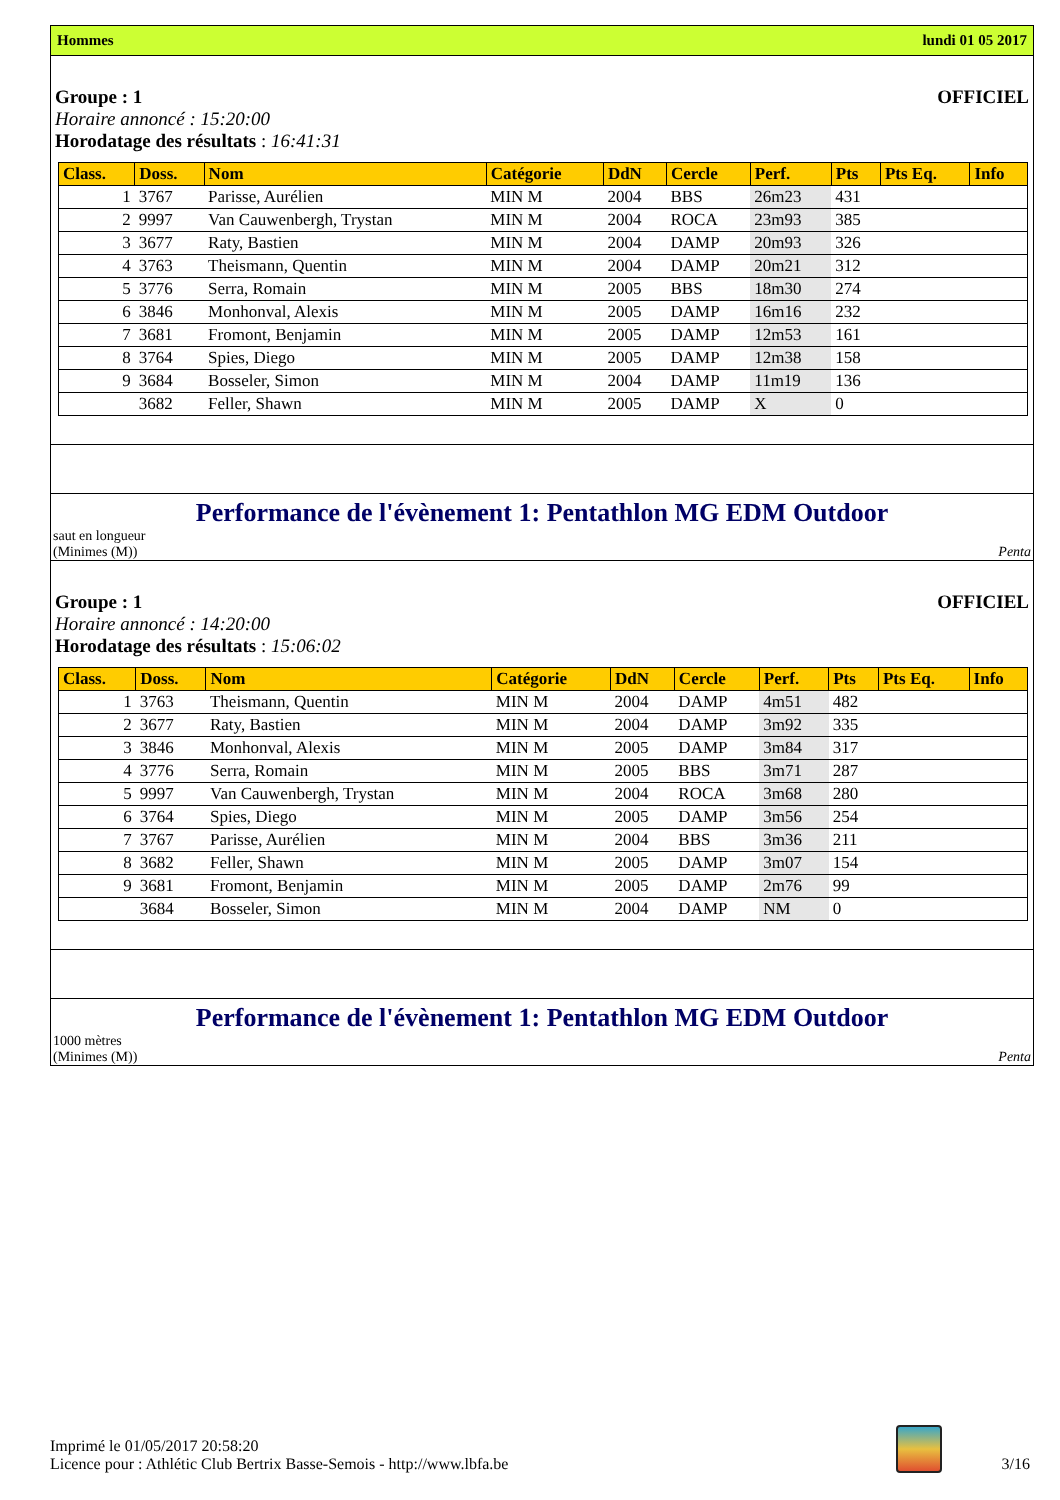Hommes lundi 01 05 2017
Groupe : 1 OFFICIEL
Horaire annoncé : 15:20:00
Horodatage des résultats : 16:41:31
| Class. | Doss. | Nom | Catégorie | DdN | Cercle | Perf. | Pts | Pts Eq. | Info |
| --- | --- | --- | --- | --- | --- | --- | --- | --- | --- |
| 1 | 3767 | Parisse, Aurélien | MIN M | 2004 | BBS | 26m23 | 431 | | |
| 2 | 9997 | Van Cauwenbergh, Trystan | MIN M | 2004 | ROCA | 23m93 | 385 | | |
| 3 | 3677 | Raty, Bastien | MIN M | 2004 | DAMP | 20m93 | 326 | | |
| 4 | 3763 | Theismann, Quentin | MIN M | 2004 | DAMP | 20m21 | 312 | | |
| 5 | 3776 | Serra, Romain | MIN M | 2005 | BBS | 18m30 | 274 | | |
| 6 | 3846 | Monhonval, Alexis | MIN M | 2005 | DAMP | 16m16 | 232 | | |
| 7 | 3681 | Fromont, Benjamin | MIN M | 2005 | DAMP | 12m53 | 161 | | |
| 8 | 3764 | Spies, Diego | MIN M | 2005 | DAMP | 12m38 | 158 | | |
| 9 | 3684 | Bosseler, Simon | MIN M | 2004 | DAMP | 11m19 | 136 | | |
| | 3682 | Feller, Shawn | MIN M | 2005 | DAMP | X | 0 | | |
Performance de l'évènement 1: Pentathlon MG EDM Outdoor
saut en longueur
(Minimes (M)) Penta
Groupe : 1 OFFICIEL
Horaire annoncé : 14:20:00
Horodatage des résultats : 15:06:02
| Class. | Doss. | Nom | Catégorie | DdN | Cercle | Perf. | Pts | Pts Eq. | Info |
| --- | --- | --- | --- | --- | --- | --- | --- | --- | --- |
| 1 | 3763 | Theismann, Quentin | MIN M | 2004 | DAMP | 4m51 | 482 | | |
| 2 | 3677 | Raty, Bastien | MIN M | 2004 | DAMP | 3m92 | 335 | | |
| 3 | 3846 | Monhonval, Alexis | MIN M | 2005 | DAMP | 3m84 | 317 | | |
| 4 | 3776 | Serra, Romain | MIN M | 2005 | BBS | 3m71 | 287 | | |
| 5 | 9997 | Van Cauwenbergh, Trystan | MIN M | 2004 | ROCA | 3m68 | 280 | | |
| 6 | 3764 | Spies, Diego | MIN M | 2005 | DAMP | 3m56 | 254 | | |
| 7 | 3767 | Parisse, Aurélien | MIN M | 2004 | BBS | 3m36 | 211 | | |
| 8 | 3682 | Feller, Shawn | MIN M | 2005 | DAMP | 3m07 | 154 | | |
| 9 | 3681 | Fromont, Benjamin | MIN M | 2005 | DAMP | 2m76 | 99 | | |
| | 3684 | Bosseler, Simon | MIN M | 2004 | DAMP | NM | 0 | | |
Performance de l'évènement 1: Pentathlon MG EDM Outdoor
1000 mètres
(Minimes (M)) Penta
Imprimé le 01/05/2017 20:58:20
Licence pour : Athlétic Club Bertrix Basse-Semois - http://www.lbfa.be
3/16